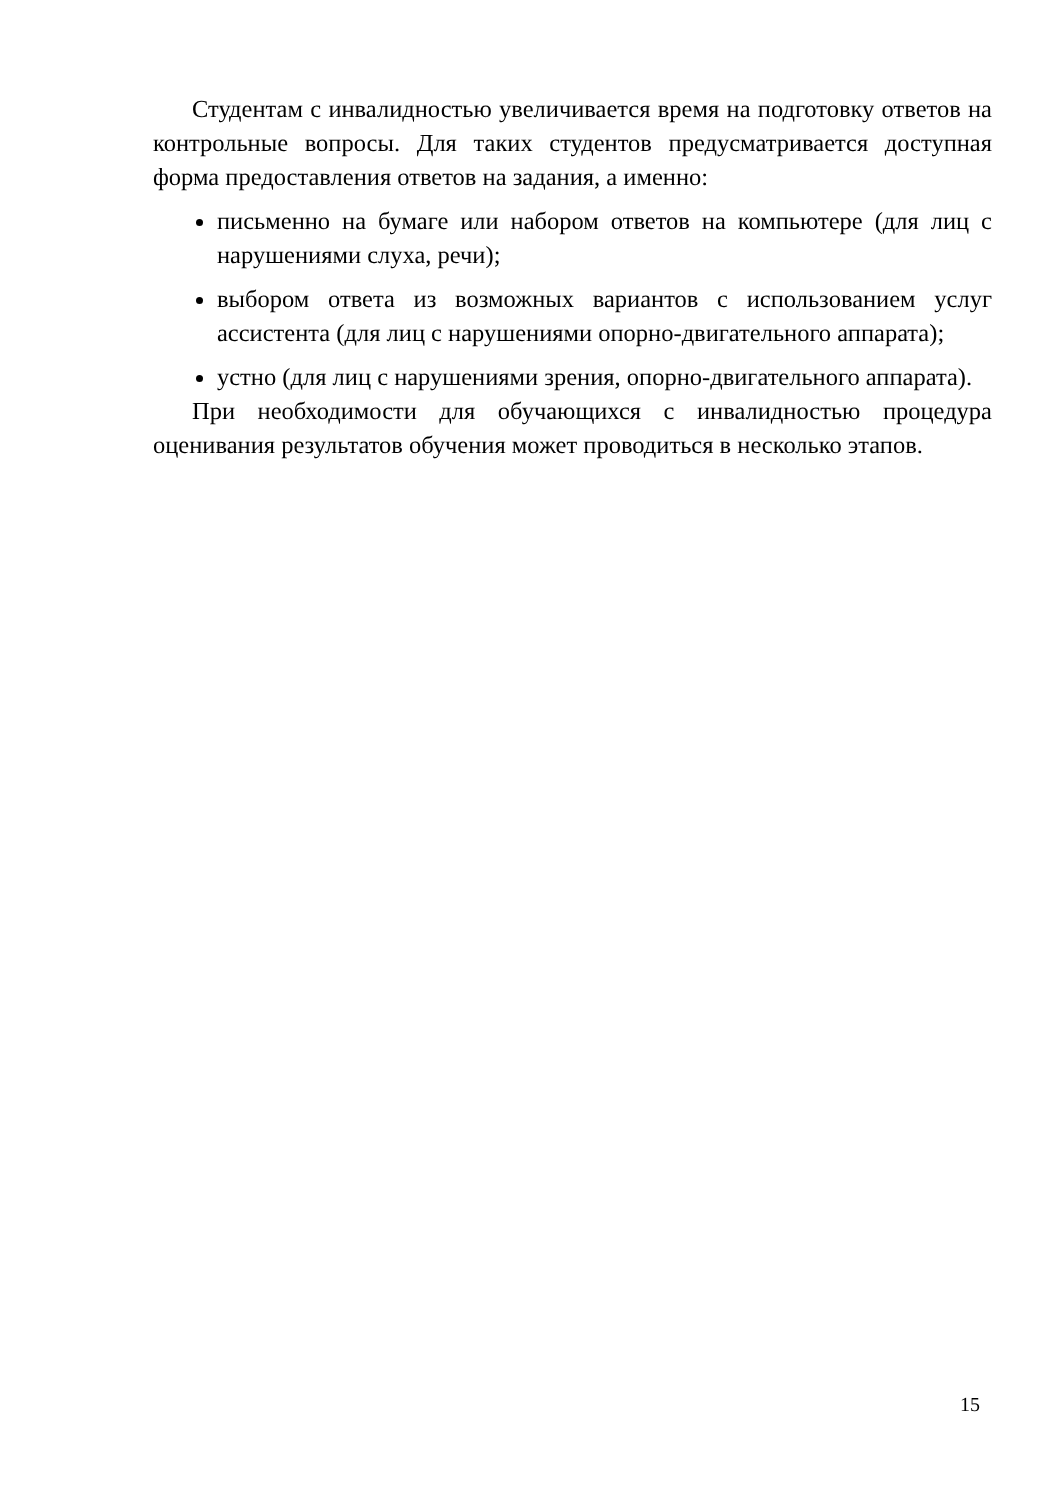Студентам с инвалидностью увеличивается время на подготовку ответов на контрольные вопросы. Для таких студентов предусматривается доступная форма предоставления ответов на задания, а именно:
письменно на бумаге или набором ответов на компьютере (для лиц с нарушениями слуха, речи);
выбором ответа из возможных вариантов с использованием услуг ассистента (для лиц с нарушениями опорно-двигательного аппарата);
устно (для лиц с нарушениями зрения, опорно-двигательного аппарата).
При необходимости для обучающихся с инвалидностью процедура оценивания результатов обучения может проводиться в несколько этапов.
15